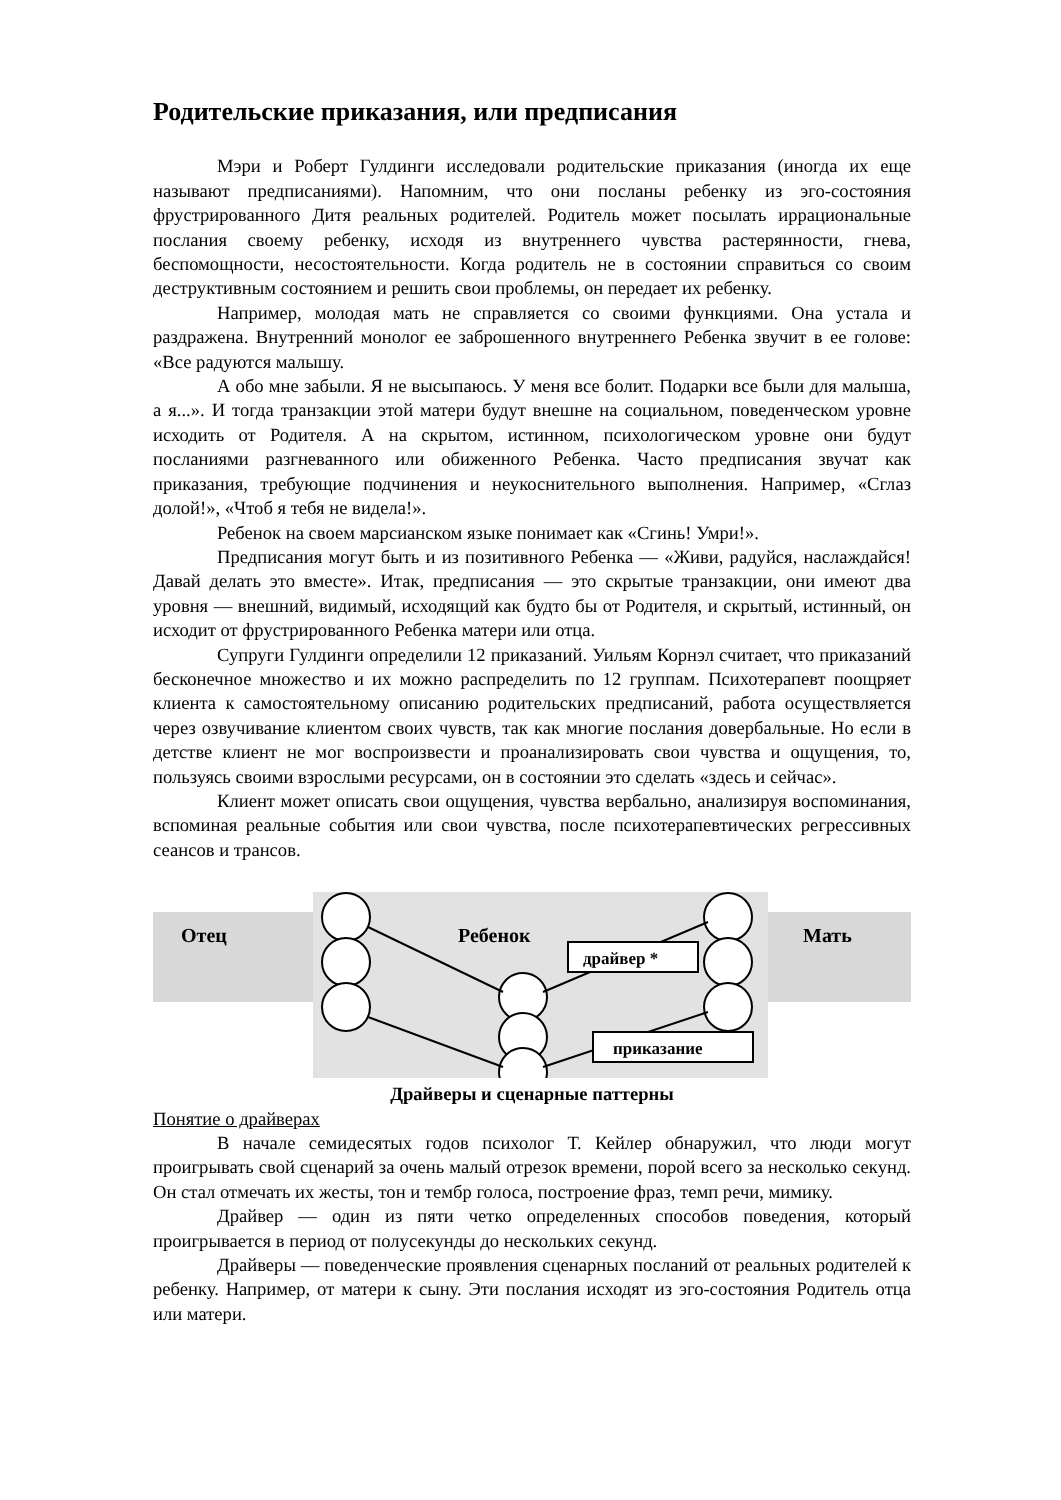Родительские приказания, или предписания
Мэри и Роберт Гулдинги исследовали родительские приказания (иногда их еще называют предписаниями). Напомним, что они посланы ребенку из эго-состояния фрустрированного Дитя реальных родителей. Родитель может посылать иррациональные послания своему ребенку, исходя из внутреннего чувства растерянности, гнева, беспомощности, несостоятельности. Когда родитель не в состоянии справиться со своим деструктивным состоянием и решить свои проблемы, он передает их ребенку.
Например, молодая мать не справляется со своими функциями. Она устала и раздражена. Внутренний монолог ее заброшенного внутреннего Ребенка звучит в ее голове: «Все радуются малышу.
А обо мне забыли. Я не высыпаюсь. У меня все болит. Подарки все были для малыша, а я...». И тогда транзакции этой матери будут внешне на социальном, поведенческом уровне исходить от Родителя. А на скрытом, истинном, психологическом уровне они будут посланиями разгневанного или обиженного Ребенка. Часто предписания звучат как приказания, требующие подчинения и неукоснительного выполнения. Например, «Сглаз долой!», «Чтоб я тебя не видела!».
Ребенок на своем марсианском языке понимает как «Сгинь! Умри!».
Предписания могут быть и из позитивного Ребенка — «Живи, радуйся, наслаждайся! Давай делать это вместе». Итак, предписания — это скрытые транзакции, они имеют два уровня — внешний, видимый, исходящий как будто бы от Родителя, и скрытый, истинный, он исходит от фрустрированного Ребенка матери или отца.
Супруги Гулдинги определили 12 приказаний. Уильям Корнэл считает, что приказаний бесконечное множество и их можно распределить по 12 группам. Психотерапевт поощряет клиента к самостоятельному описанию родительских предписаний, работа осуществляется через озвучивание клиентом своих чувств, так как многие послания довербальные. Но если в детстве клиент не мог воспроизвести и проанализировать свои чувства и ощущения, то, пользуясь своими взрослыми ресурсами, он в состоянии это сделать «здесь и сейчас».
Клиент может описать свои ощущения, чувства вербально, анализируя воспоминания, вспоминая реальные события или свои чувства, после психотерапевтических регрессивных сеансов и трансов.
Отец
Ребенок
Мать
драйвер *
приказание
Драйверы и сценарные паттерны
Понятие о драйверах
В начале семидесятых годов психолог Т. Кейлер обнаружил, что люди могут проигрывать свой сценарий за очень малый отрезок времени, порой всего за несколько секунд. Он стал отмечать их жесты, тон и тембр голоса, построение фраз, темп речи, мимику.
Драйвер — один из пяти четко определенных способов поведения, который проигрывается в период от полусекунды до нескольких секунд.
Драйверы — поведенческие проявления сценарных посланий от реальных родителей к ребенку. Например, от матери к сыну. Эти послания исходят из эго-состояния Родитель отца или матери.